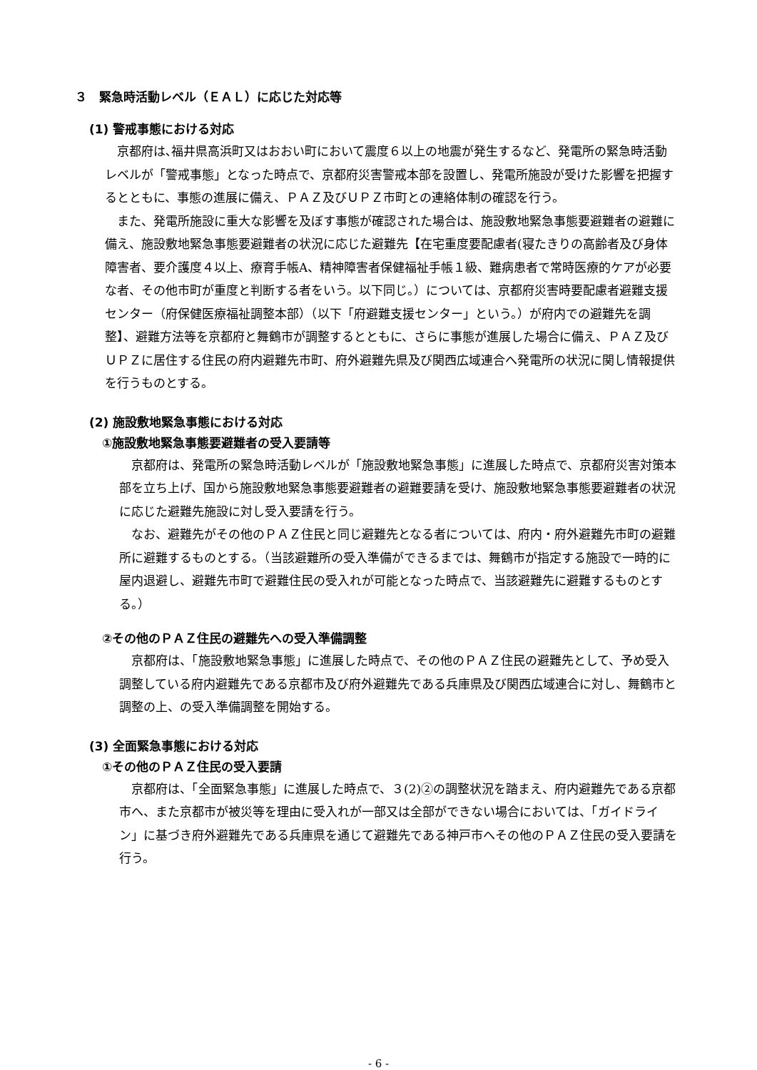３　緊急時活動レベル（ＥＡＬ）に応じた対応等
(1) 警戒事態における対応
京都府は､福井県高浜町又はおおい町において震度６以上の地震が発生するなど、発電所の緊急時活動レベルが「警戒事態」となった時点で、京都府災害警戒本部を設置し、発電所施設が受けた影響を把握するとともに、事態の進展に備え、ＰＡＺ及びＵＰＺ市町との連絡体制の確認を行う。
また、発電所施設に重大な影響を及ぼす事態が確認された場合は、施設敷地緊急事態要避難者の避難に備え、施設敷地緊急事態要避難者の状況に応じた避難先【在宅重度要配慮者(寝たきりの高齢者及び身体障害者、要介護度４以上、療育手帳A、精神障害者保健福祉手帳１級、難病患者で常時医療的ケアが必要な者、その他市町が重度と判断する者をいう。以下同じ。）については、京都府災害時要配慮者避難支援センター（府保健医療福祉調整本部）（以下「府避難支援センター」という。）が府内での避難先を調整】、避難方法等を京都府と舞鶴市が調整するとともに、さらに事態が進展した場合に備え、ＰＡＺ及びＵＰＺに居住する住民の府内避難先市町、府外避難先県及び関西広域連合へ発電所の状況に関し情報提供を行うものとする。
(2) 施設敷地緊急事態における対応
①施設敷地緊急事態要避難者の受入要請等
京都府は、発電所の緊急時活動レベルが「施設敷地緊急事態」に進展した時点で、京都府災害対策本部を立ち上げ、国から施設敷地緊急事態要避難者の避難要請を受け、施設敷地緊急事態要避難者の状況に応じた避難先施設に対し受入要請を行う。
なお、避難先がその他のＰＡＺ住民と同じ避難先となる者については、府内・府外避難先市町の避難所に避難するものとする。（当該避難所の受入準備ができるまでは、舞鶴市が指定する施設で一時的に屋内退避し、避難先市町で避難住民の受入れが可能となった時点で、当該避難先に避難するものとする。）
②その他のＰＡＺ住民の避難先への受入準備調整
京都府は、「施設敷地緊急事態」に進展した時点で、その他のＰＡＺ住民の避難先として、予め受入調整している府内避難先である京都市及び府外避難先である兵庫県及び関西広域連合に対し、舞鶴市と調整の上、の受入準備調整を開始する。
(3) 全面緊急事態における対応
①その他のＰＡＺ住民の受入要請
京都府は、「全面緊急事態」に進展した時点で、３(2)②の調整状況を踏まえ、府内避難先である京都市へ、また京都市が被災等を理由に受入れが一部又は全部ができない場合においては、「ガイドライン」に基づき府外避難先である兵庫県を通じて避難先である神戸市へその他のＰＡＺ住民の受入要請を行う。
- 6 -